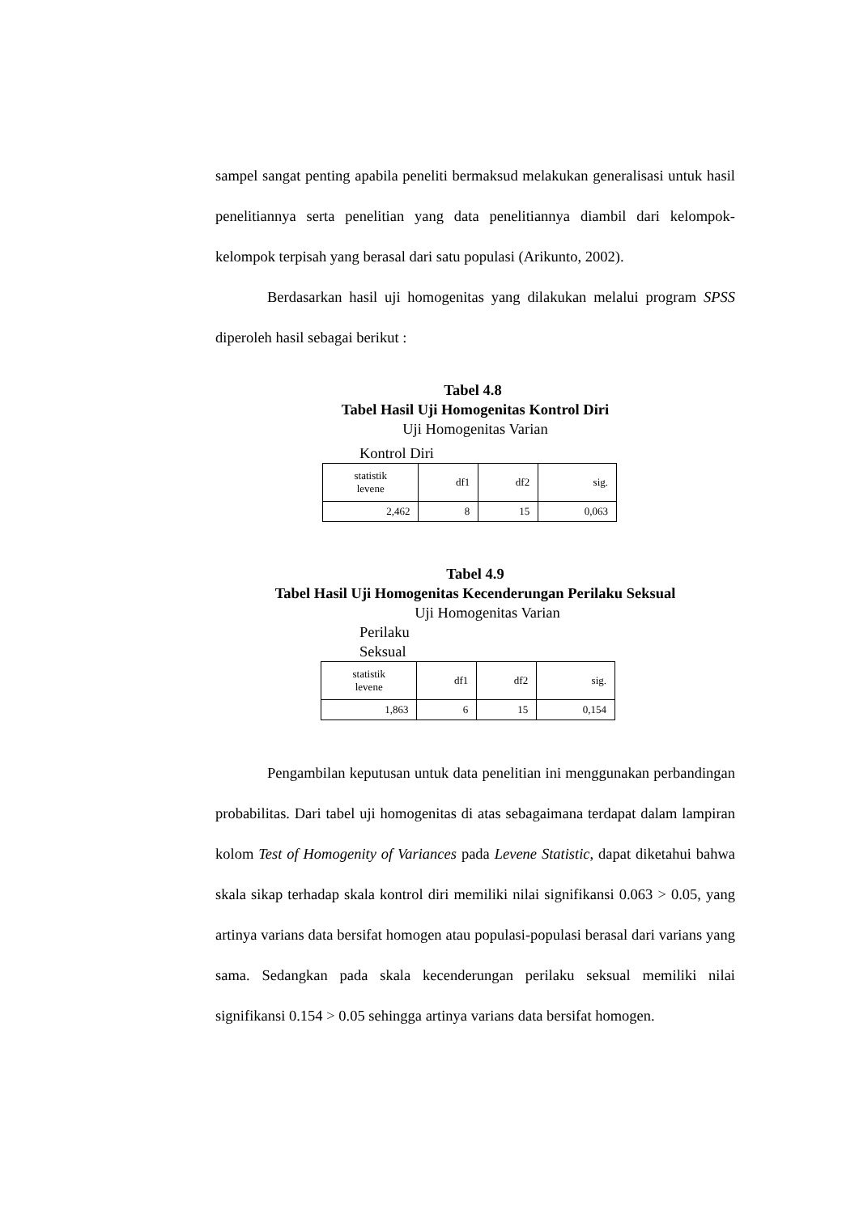sampel sangat penting apabila peneliti bermaksud melakukan generalisasi untuk hasil penelitiannya serta penelitian yang data penelitiannya diambil dari kelompok-kelompok terpisah yang berasal dari satu populasi (Arikunto, 2002).
Berdasarkan hasil uji homogenitas yang dilakukan melalui program SPSS diperoleh hasil sebagai berikut :
Tabel 4.8
Tabel Hasil Uji Homogenitas Kontrol Diri
Uji Homogenitas Varian
Kontrol Diri
| statistik levene | df1 | df2 | sig. |
| 2,462 | 8 | 15 | 0,063 |
Tabel 4.9
Tabel Hasil Uji Homogenitas Kecenderungan Perilaku Seksual
Uji Homogenitas Varian
Perilaku
Seksual
| statistik levene | df1 | df2 | sig. |
| 1,863 | 6 | 15 | 0,154 |
Pengambilan keputusan untuk data penelitian ini menggunakan perbandingan probabilitas. Dari tabel uji homogenitas di atas sebagaimana terdapat dalam lampiran kolom Test of Homogenity of Variances pada Levene Statistic, dapat diketahui bahwa skala sikap terhadap skala kontrol diri memiliki nilai signifikansi 0.063 > 0.05, yang artinya varians data bersifat homogen atau populasi-populasi berasal dari varians yang sama. Sedangkan pada skala kecenderungan perilaku seksual memiliki nilai signifikansi 0.154 > 0.05 sehingga artinya varians data bersifat homogen.